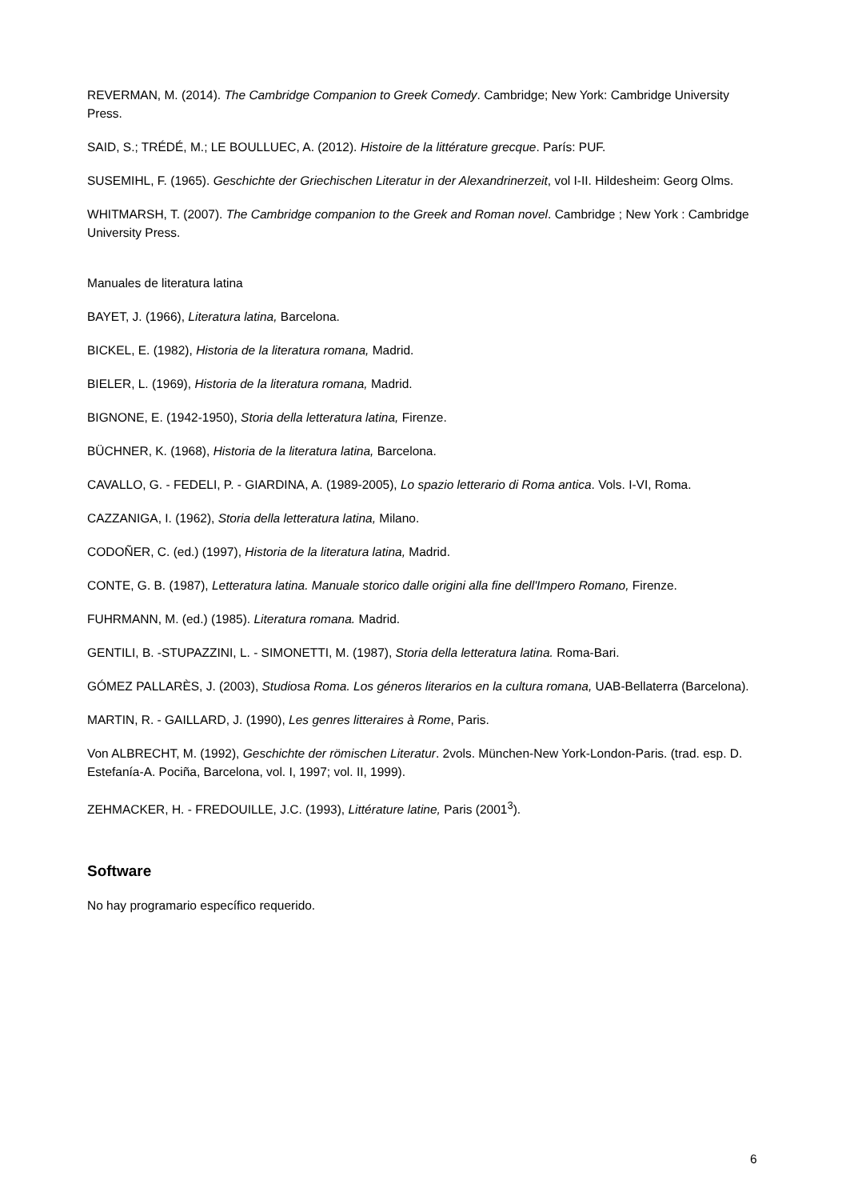REVERMAN, M. (2014). The Cambridge Companion to Greek Comedy. Cambridge; New York: Cambridge University Press.
SAID, S.; TRÉDÉ, M.; LE BOULLUEC, A. (2012). Histoire de la littérature grecque. París: PUF.
SUSEMIHL, F. (1965). Geschichte der Griechischen Literatur in der Alexandrinerzeit, vol I-II. Hildesheim: Georg Olms.
WHITMARSH, T. (2007). The Cambridge companion to the Greek and Roman novel. Cambridge ; New York : Cambridge University Press.
Manuales de literatura latina
BAYET, J. (1966), Literatura latina, Barcelona.
BICKEL, E. (1982), Historia de la literatura romana, Madrid.
BIELER, L. (1969), Historia de la literatura romana, Madrid.
BIGNONE, E. (1942-1950), Storia della letteratura latina, Firenze.
BÜCHNER, K. (1968), Historia de la literatura latina, Barcelona.
CAVALLO, G. - FEDELI, P. - GIARDINA, A. (1989-2005), Lo spazio letterario di Roma antica. Vols. I-VI, Roma.
CAZZANIGA, I. (1962), Storia della letteratura latina, Milano.
CODOÑER, C. (ed.) (1997), Historia de la literatura latina, Madrid.
CONTE, G. B. (1987), Letteratura latina. Manuale storico dalle origini alla fine dell'Impero Romano, Firenze.
FUHRMANN, M. (ed.) (1985). Literatura romana. Madrid.
GENTILI, B. -STUPAZZINI, L. - SIMONETTI, M. (1987), Storia della letteratura latina. Roma-Bari.
GÓMEZ PALLARÈS, J. (2003), Studiosa Roma. Los géneros literarios en la cultura romana, UAB-Bellaterra (Barcelona).
MARTIN, R. - GAILLARD, J. (1990), Les genres litteraires à Rome, Paris.
Von ALBRECHT, M. (1992), Geschichte der römischen Literatur. 2vols. München-New York-London-Paris. (trad. esp. D. Estefanía-A. Pociña, Barcelona, vol. I, 1997; vol. II, 1999).
ZEHMACKER, H. - FREDOUILLE, J.C. (1993), Littérature latine, Paris (2001<sup>3</sup>).
Software
No hay programario específico requerido.
6